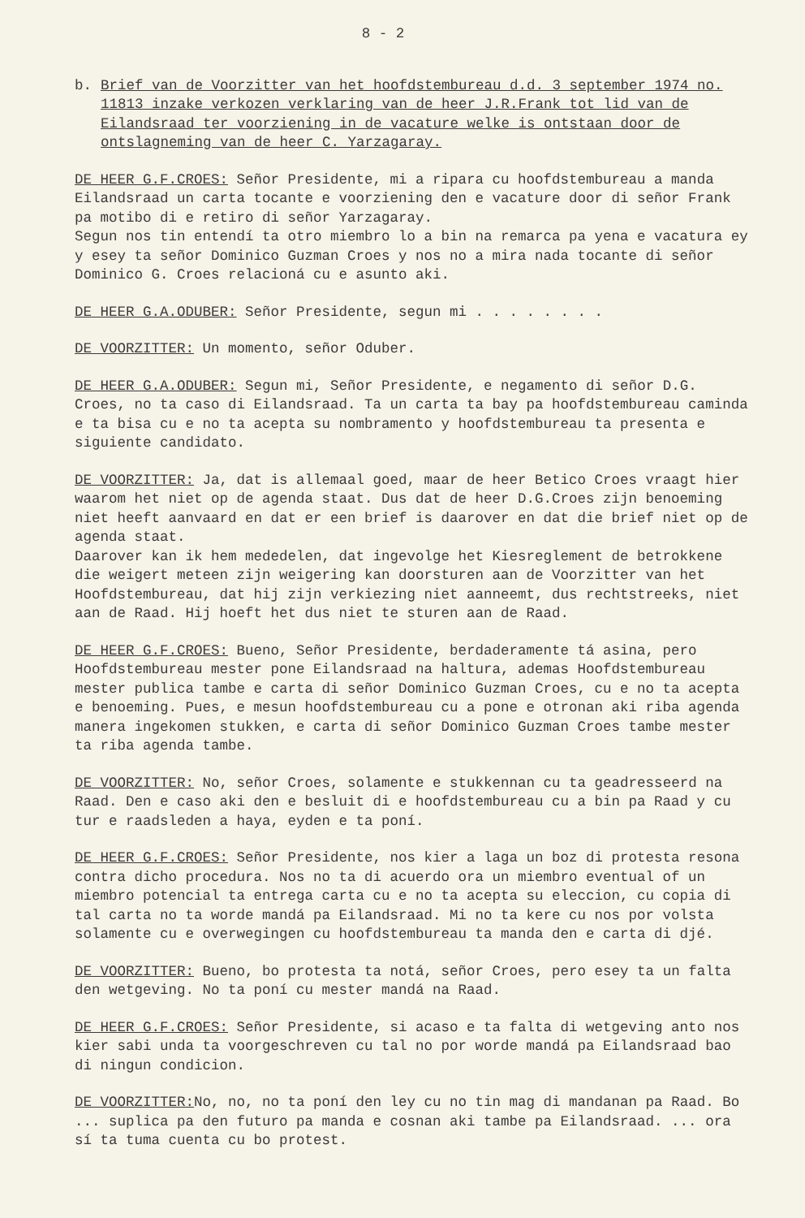8 - 2
b. Brief van de Voorzitter van het hoofdstembureau d.d. 3 september 1974 no. 11813 inzake verkozen verklaring van de heer J.R.Frank tot lid van de Eilandsraad ter voorziening in de vacature welke is ontstaan door de ontslagneming van de heer C. Yarzagaray.
DE HEER G.F.CROES: Señor Presidente, mi a ripara cu hoofdstembureau a manda Eilandsraad un carta tocante e voorziening den e vacature door di señor Frank pa motibo di e retiro di señor Yarzagaray.
Segun nos tin entendí ta otro miembro lo a bin na remarca pa yena e vacatura ey y esey ta señor Dominico Guzman Croes y nos no a mira nada tocante di señor Dominico G. Croes relacioná cu e asunto aki.
DE HEER G.A.ODUBER: Señor Presidente, segun mi . . . . . . . .
DE VOORZITTER: Un momento, señor Oduber.
DE HEER G.A.ODUBER: Segun mi, Señor Presidente, e negamento di señor D.G. Croes, no ta caso di Eilandsraad. Ta un carta ta bay pa hoofdstembureau caminda e ta bisa cu e no ta acepta su nombramento y hoofdstembureau ta presenta e siguiente candidato.
DE VOORZITTER: Ja, dat is allemaal goed, maar de heer Betico Croes vraagt hier waarom het niet op de agenda staat. Dus dat de heer D.G.Croes zijn benoeming niet heeft aanvaard en dat er een brief is daarover en dat die brief niet op de agenda staat.
Daarover kan ik hem mededelen, dat ingevolge het Kiesreglement de betrokkene die weigert meteen zijn weigering kan doorsturen aan de Voorzitter van het Hoofdstembureau, dat hij zijn verkiezing niet aanneemt, dus rechtstreeks, niet aan de Raad. Hij hoeft het dus niet te sturen aan de Raad.
DE HEER G.F.CROES: Bueno, Señor Presidente, berdaderamente tá asina, pero Hoofdstembureau mester pone Eilandsraad na haltura, ademas Hoofdstembureau mester publica tambe e carta di señor Dominico Guzman Croes, cu e no ta acepta e benoeming. Pues, e mesun hoofdstembureau cu a pone e otronan aki riba agenda manera ingekomen stukken, e carta di señor Dominico Guzman Croes tambe mester ta riba agenda tambe.
DE VOORZITTER: No, señor Croes, solamente e stukkennan cu ta geadresseerd na Raad. Den e caso aki den e besluit di e hoofdstembureau cu a bin pa Raad y cu tur e raadsleden a haya, eyden e ta poní.
DE HEER G.F.CROES: Señor Presidente, nos kier a laga un boz di protesta resona contra dicho procedura. Nos no ta di acuerdo ora un miembro eventual of un miembro potencial ta entrega carta cu e no ta acepta su eleccion, cu copia di tal carta no ta worde mandá pa Eilandsraad. Mi no ta kere cu nos por volsta solamente cu e overwegingen cu hoofdstembureau ta manda den e carta di djé.
DE VOORZITTER: Bueno, bo protesta ta notá, señor Croes, pero esey ta un falta den wetgeving. No ta poní cu mester mandá na Raad.
DE HEER G.F.CROES: Señor Presidente, si acaso e ta falta di wetgeving anto nos kier sabi unda ta voorgeschreven cu tal no por worde mandá pa Eilandsraad bao di ningun condicion.
DE VOORZITTER: No, no, no ta poní den ley cu no tin mag di mandanan pa Raad. Bo ... suplica pa den futuro pa manda e cosnan aki tambe pa Eilandsraad. ... ora sí ta tuma cuenta cu bo protest.